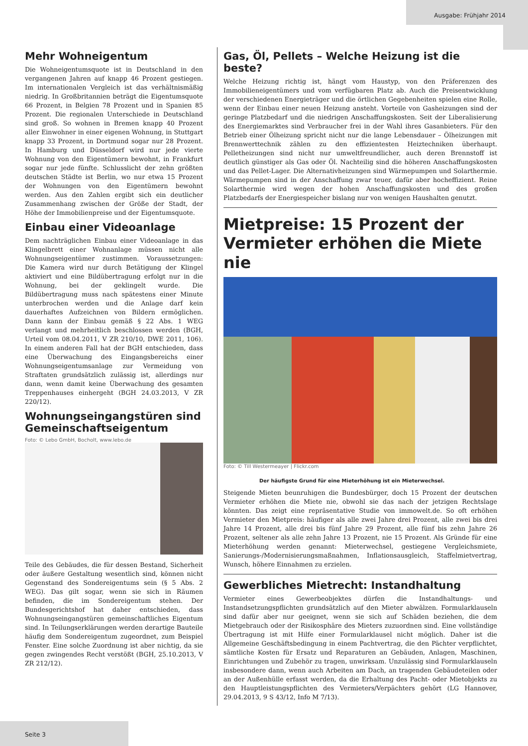Ausgabe: Frühjahr 2014
Mehr Wohneigentum
Die Wohneigentumsquote ist in Deutschland in den vergangenen Jahren auf knapp 46 Prozent gestiegen. Im internationalen Vergleich ist das verhältnismäßig niedrig. In Großbritannien beträgt die Eigentumsquote 66 Prozent, in Belgien 78 Prozent und in Spanien 85 Prozent. Die regionalen Unterschiede in Deutschland sind groß. So wohnen in Bremen knapp 40 Prozent aller Einwohner in einer eigenen Wohnung, in Stuttgart knapp 33 Prozent, in Dortmund sogar nur 28 Prozent. In Hamburg und Düsseldorf wird nur jede vierte Wohnung von den Eigentümern bewohnt, in Frankfurt sogar nur jede fünfte. Schlusslicht der zehn größten deutschen Städte ist Berlin, wo nur etwa 15 Prozent der Wohnungen von den Eigentümern bewohnt werden. Aus den Zahlen ergibt sich ein deutlicher Zusammenhang zwischen der Größe der Stadt, der Höhe der Immobilienpreise und der Eigentumsquote.
Einbau einer Videoanlage
Dem nachträglichen Einbau einer Videoanlage in das Klingelbrett einer Wohnanlage müssen nicht alle Wohnungseigentümer zustimmen. Voraussetzungen: Die Kamera wird nur durch Betätigung der Klingel aktiviert und eine Bildübertragung erfolgt nur in die Wohnung, bei der geklingelt wurde. Die Bildübertragung muss nach spätestens einer Minute unterbrochen werden und die Anlage darf kein dauerhaftes Aufzeichnen von Bildern ermöglichen. Dann kann der Einbau gemäß § 22 Abs. 1 WEG verlangt und mehrheitlich beschlossen werden (BGH, Urteil vom 08.04.2011, V ZR 210/10, DWE 2011, 106). In einem anderen Fall hat der BGH entschieden, dass eine Überwachung des Eingangsbereichs einer Wohnungseigentumsanlage zur Vermeidung von Straftaten grundsätzlich zulässig ist, allerdings nur dann, wenn damit keine Überwachung des gesamten Treppenhauses einhergeht (BGH 24.03.2013, V ZR 220/12).
Wohnungseingangstüren sind Gemeinschaftseigentum
Foto: © Lebo GmbH, Bocholt, www.lebo.de
Teile des Gebäudes, die für dessen Bestand, Sicherheit oder äußere Gestaltung wesentlich sind, können nicht Gegenstand des Sondereigentums sein (§ 5 Abs. 2 WEG). Das gilt sogar, wenn sie sich in Räumen befinden, die im Sondereigentum stehen. Der Bundesgerichtshof hat daher entschieden, dass Wohnungseingangstüren gemeinschaftliches Eigentum sind. In Teilungserklärungen werden derartige Bauteile häufig dem Sondereigentum zugeordnet, zum Beispiel Fenster. Eine solche Zuordnung ist aber nichtig, da sie gegen zwingendes Recht verstößt (BGH, 25.10.2013, V ZR 212/12).
Gas, Öl, Pellets – Welche Heizung ist die beste?
Welche Heizung richtig ist, hängt vom Haustyp, von den Präferenzen des Immobilieneigentümers und vom verfügbaren Platz ab. Auch die Preisentwicklung der verschiedenen Energieträger und die örtlichen Gegebenheiten spielen eine Rolle, wenn der Einbau einer neuen Heizung ansteht. Vorteile von Gasheizungen sind der geringe Platzbedarf und die niedrigen Anschaffungskosten. Seit der Liberalisierung des Energiemarktes sind Verbraucher frei in der Wahl ihres Gasanbieters. Für den Betrieb einer Ölheizung spricht nicht nur die lange Lebensdauer – Ölheizungen mit Brennwerttechnik zählen zu den effizientesten Heiztechniken überhaupt. Pelletheizungen sind nicht nur umweltfreundlicher, auch deren Brennstoff ist deutlich günstiger als Gas oder Öl. Nachteilig sind die höheren Anschaffungskosten und das Pellet-Lager. Die Alternativheizungen sind Wärmepumpen und Solarthermie. Wärmepumpen sind in der Anschaffung zwar teuer, dafür aber hocheffizient. Reine Solarthermie wird wegen der hohen Anschaffungskosten und des großen Platzbedarfs der Energiespeicher bislang nur von wenigen Haushalten genutzt.
Mietpreise: 15 Prozent der Vermieter erhöhen die Miete nie
Foto: © Till Westermeayer | Flickr.com
Der häufigste Grund für eine Mieterhöhung ist ein Mieterwechsel.
Steigende Mieten beunruhigen die Bundesbürger, doch 15 Prozent der deutschen Vermieter erhöhen die Miete nie, obwohl sie das nach der jetzigen Rechtslage könnten. Das zeigt eine repräsentative Studie von immowelt.de. So oft erhöhen Vermieter den Mietpreis: häufiger als alle zwei Jahre drei Prozent, alle zwei bis drei Jahre 14 Prozent, alle drei bis fünf Jahre 29 Prozent, alle fünf bis zehn Jahre 26 Prozent, seltener als alle zehn Jahre 13 Prozent, nie 15 Prozent. Als Gründe für eine Mieterhöhung werden genannt: Mieterwechsel, gestiegene Vergleichsmiete, Sanierungs-/Modernisierungsmaßnahmen, Inflationsausgleich, Staffelmietvertrag, Wunsch, höhere Einnahmen zu erzielen.
Gewerbliches Mietrecht: Instandhaltung
Vermieter eines Gewerbeobjektes dürfen die Instandhaltungs- und Instandsetzungspflichten grundsätzlich auf den Mieter abwälzen. Formularklauseln sind dafür aber nur geeignet, wenn sie sich auf Schäden beziehen, die dem Mietgebrauch oder der Risikosphäre des Mieters zuzuordnen sind. Eine vollständige Übertragung ist mit Hilfe einer Formularklausel nicht möglich. Daher ist die Allgemeine Geschäftsbedingung in einem Pachtvertrag, die den Pächter verpflichtet, sämtliche Kosten für Ersatz und Reparaturen an Gebäuden, Anlagen, Maschinen, Einrichtungen und Zubehör zu tragen, unwirksam. Unzulässig sind Formularklauseln insbesondere dann, wenn auch Arbeiten am Dach, an tragenden Gebäudeteilen oder an der Außenhülle erfasst werden, da die Erhaltung des Pacht- oder Mietobjekts zu den Hauptleistungspflichten des Vermieters/Verpächters gehört (LG Hannover, 29.04.2013, 9 S 43/12, Info M 7/13).
Seite 3